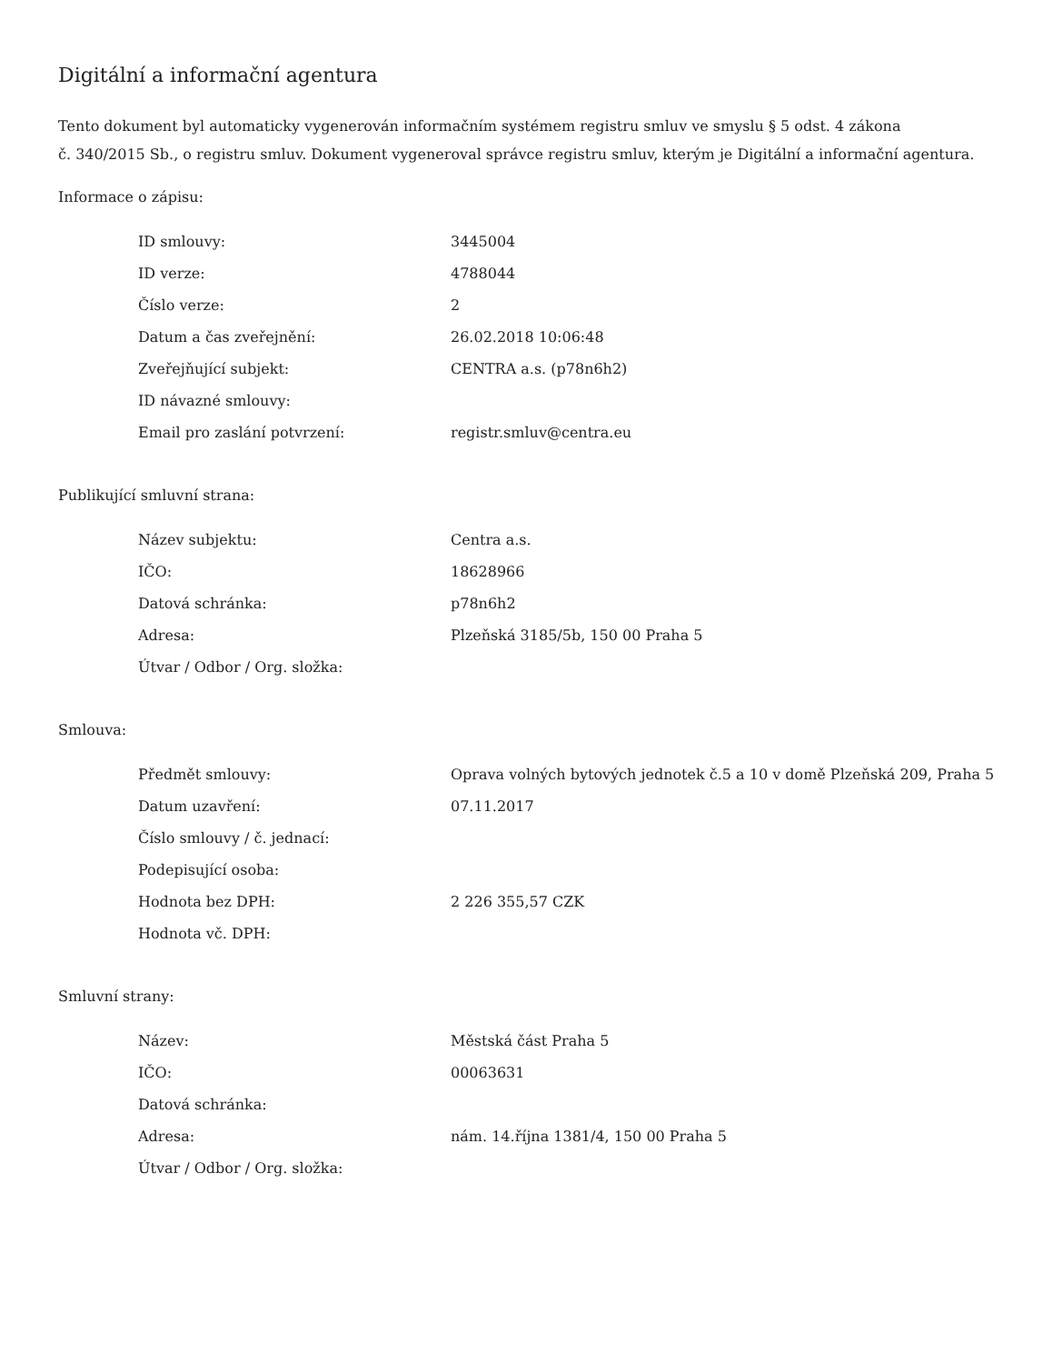Digitální a informační agentura
Tento dokument byl automaticky vygenerován informačním systémem registru smluv ve smyslu § 5 odst. 4 zákona
č. 340/2015 Sb., o registru smluv. Dokument vygeneroval správce registru smluv, kterým je Digitální a informační agentura.
Informace o zápisu:
| ID smlouvy: | 3445004 |
| ID verze: | 4788044 |
| Číslo verze: | 2 |
| Datum a čas zveřejnění: | 26.02.2018 10:06:48 |
| Zveřejňující subjekt: | CENTRA a.s. (p78n6h2) |
| ID návazné smlouvy: | |
| Email pro zaslání potvrzení: | registr.smluv@centra.eu |
Publikující smluvní strana:
| Název subjektu: | Centra a.s. |
| IČO: | 18628966 |
| Datová schránka: | p78n6h2 |
| Adresa: | Plzeňská 3185/5b, 150 00 Praha 5 |
| Útvar / Odbor / Org. složka: | |
Smlouva:
| Předmět smlouvy: | Oprava volných bytových jednotek č.5 a 10 v domě Plzeňská 209, Praha 5 |
| Datum uzavření: | 07.11.2017 |
| Číslo smlouvy / č. jednací: | |
| Podepisující osoba: | |
| Hodnota bez DPH: | 2 226 355,57 CZK |
| Hodnota vč. DPH: | |
Smluvní strany:
| Název: | Městská část Praha 5 |
| IČO: | 00063631 |
| Datová schránka: | |
| Adresa: | nám. 14.října 1381/4, 150 00 Praha 5 |
| Útvar / Odbor / Org. složka: | |